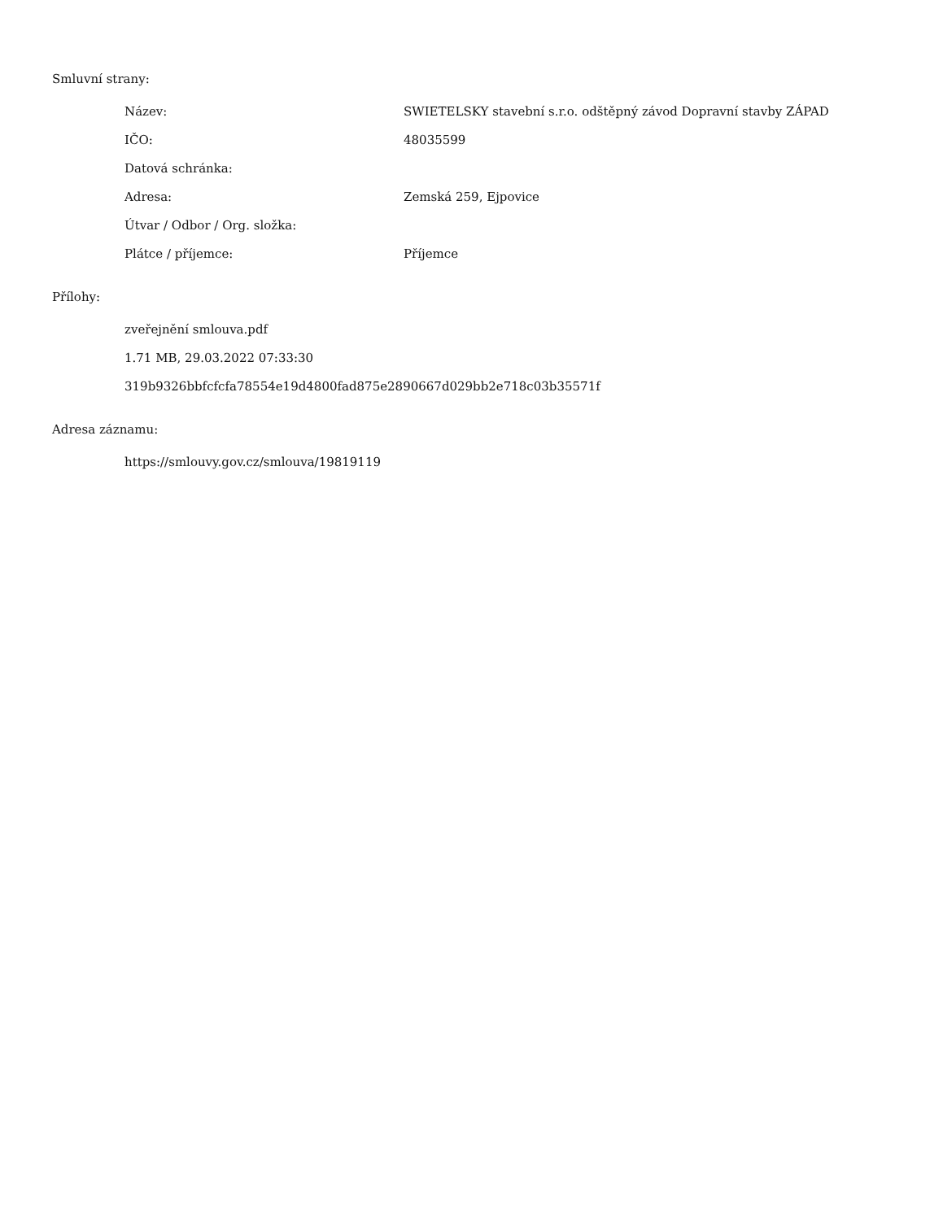Smluvní strany:
| Název: | SWIETELSKY stavební s.r.o. odštěpný závod Dopravní stavby ZÁPAD |
| IČO: | 48035599 |
| Datová schránka: | |
| Adresa: | Zemská 259, Ejpovice |
| Útvar / Odbor / Org. složka: | |
| Plátce / příjemce: | Příjemce |
Přílohy:
zveřejnění smlouva.pdf
1.71 MB, 29.03.2022 07:33:30
319b9326bbfcfcfa78554e19d4800fad875e2890667d029bb2e718c03b35571f
Adresa záznamu:
https://smlouvy.gov.cz/smlouva/19819119